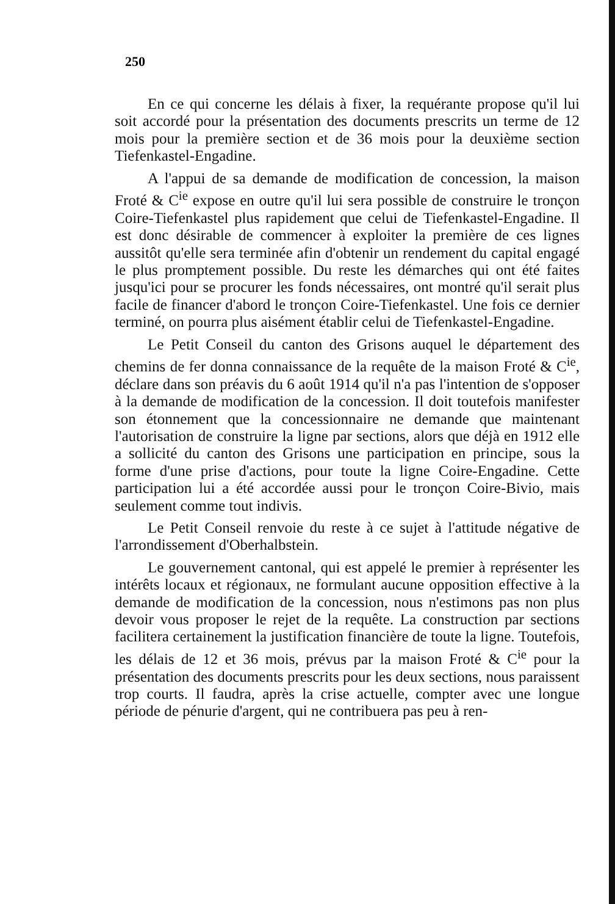250
En ce qui concerne les délais à fixer, la requérante propose qu'il lui soit accordé pour la présentation des documents prescrits un terme de 12 mois pour la première section et de 36 mois pour la deuxième section Tiefenkastel-Engadine.
A l'appui de sa demande de modification de concession, la maison Froté & C<sup>ie</sup> expose en outre qu'il lui sera possible de construire le tronçon Coire-Tiefenkastel plus rapidement que celui de Tiefenkastel-Engadine. Il est donc désirable de commencer à exploiter la première de ces lignes aussitôt qu'elle sera terminée afin d'obtenir un rendement du capital engagé le plus promptement possible. Du reste les démarches qui ont été faites jusqu'ici pour se procurer les fonds nécessaires, ont montré qu'il serait plus facile de financer d'abord le tronçon Coire-Tiefenkastel. Une fois ce dernier terminé, on pourra plus aisément établir celui de Tiefenkastel-Engadine.
Le Petit Conseil du canton des Grisons auquel le département des chemins de fer donna connaissance de la requête de la maison Froté & C<sup>ie</sup>, déclare dans son préavis du 6 août 1914 qu'il n'a pas l'intention de s'opposer à la demande de modification de la concession. Il doit toutefois manifester son étonnement que la concessionnaire ne demande que maintenant l'autorisation de construire la ligne par sections, alors que déjà en 1912 elle a sollicité du canton des Grisons une participation en principe, sous la forme d'une prise d'actions, pour toute la ligne Coire-Engadine. Cette participation lui a été accordée aussi pour le tronçon Coire-Bivio, mais seulement comme tout indivis.
Le Petit Conseil renvoie du reste à ce sujet à l'attitude négative de l'arrondissement d'Oberhalbstein.
Le gouvernement cantonal, qui est appelé le premier à représenter les intérêts locaux et régionaux, ne formulant aucune opposition effective à la demande de modification de la concession, nous n'estimons pas non plus devoir vous proposer le rejet de la requête. La construction par sections facilitera certainement la justification financière de toute la ligne. Toutefois, les délais de 12 et 36 mois, prévus par la maison Froté & C<sup>ie</sup> pour la présentation des documents prescrits pour les deux sections, nous paraissent trop courts. Il faudra, après la crise actuelle, compter avec une longue période de pénurie d'argent, qui ne contribuera pas peu à ren-